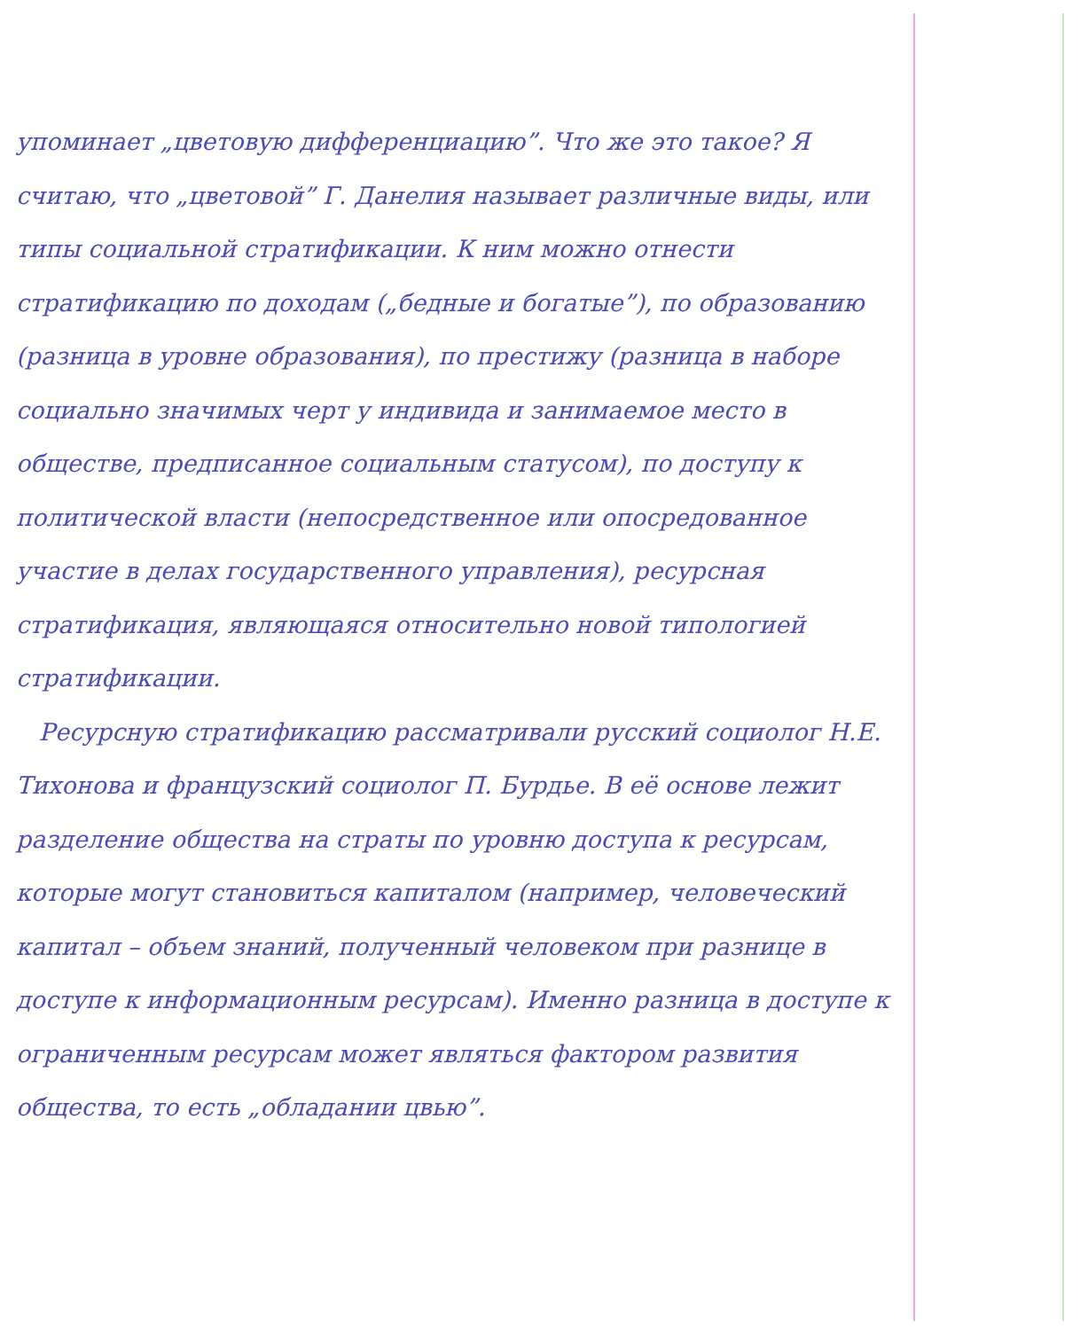упоминает „цветовую дифференциацию”. Что же это такое? Я считаю, что „цветовой” Г. Данелия называет различные виды, или типы социальной стратификации. К ним можно отнести стратификацию по доходам („бедные и богатые”), по образованию (разница в уровне образования), по престижу (разница в наборе социально значимых черт у индивида и занимаемое место в обществе, предписанное социальным статусом), по доступу к политической власти (непосредственное или опосредованное участие в делах государственного управления), ресурсная стратификация, являющаяся относительно новой типологией стратификации.
Ресурсную стратификацию рассматривали русский социолог Н.Е. Тихонова и французский социолог П. Бурдье. В её основе лежит разделение общества на страты по уровню доступа к ресурсам, которые могут становиться капиталом (например, человеческий капитал – объем знаний, полученный человеком при разнице в доступе к информационным ресурсам). Именно разница в доступе к ограниченным ресурсам может являться фактором развития общества, то есть „обладании цвью”.